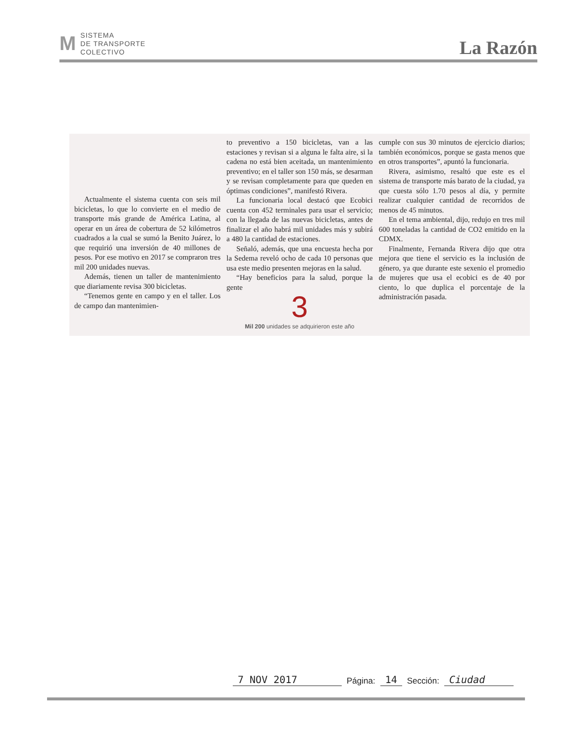M SISTEMA
DE TRANSPORTE
COLECTIVO
La Razón
Actualmente el sistema cuenta con seis mil bicicletas, lo que lo convierte en el medio de transporte más grande de América Latina, al operar en un área de cobertura de 52 kilómetros cuadrados a la cual se sumó la Benito Juárez, lo que requirió una inversión de 40 millones de pesos. Por ese motivo en 2017 se compraron tres mil 200 unidades nuevas.
Además, tienen un taller de mantenimiento que diariamente revisa 300 bicicletas.
“Tenemos gente en campo y en el taller. Los de campo dan mantenimien-
to preventivo a 150 bicicletas, van a las estaciones y revisan si a alguna le falta aire, si la cadena no está bien aceitada, un mantenimiento preventivo; en el taller son 150 más, se desarman y se revisan completamente para que queden en óptimas condiciones”, manifestó Rivera.
La funcionaria local destacó que Ecobici cuenta con 452 terminales para usar el servicio; con la llegada de las nuevas bicicletas, antes de finalizar el año habrá mil unidades más y subirá a 480 la cantidad de estaciones.
Señaló, además, que una encuesta hecha por la Sedema reveló ocho de cada 10 personas que usa este medio presenten mejoras en la salud.
“Hay beneficios para la salud, porque la gente
3
Mil 200 unidades se adquirieron este año
cumple con sus 30 minutos de ejercicio diarios; también económicos, porque se gasta menos que en otros transportes”, apuntó la funcionaria.
Rivera, asimismo, resaltó que este es el sistema de transporte más barato de la ciudad, ya que cuesta sólo 1.70 pesos al día, y permite realizar cualquier cantidad de recorridos de menos de 45 minutos.
En el tema ambiental, dijo, redujo en tres mil 600 toneladas la cantidad de CO2 emitido en la CDMX.
Finalmente, Fernanda Rivera dijo que otra mejora que tiene el servicio es la inclusión de género, ya que durante este sexenio el promedio de mujeres que usa el ecobici es de 40 por ciento, lo que duplica el porcentaje de la administración pasada.
7 NOV 2017 Página: 14 Sección: Ciudad